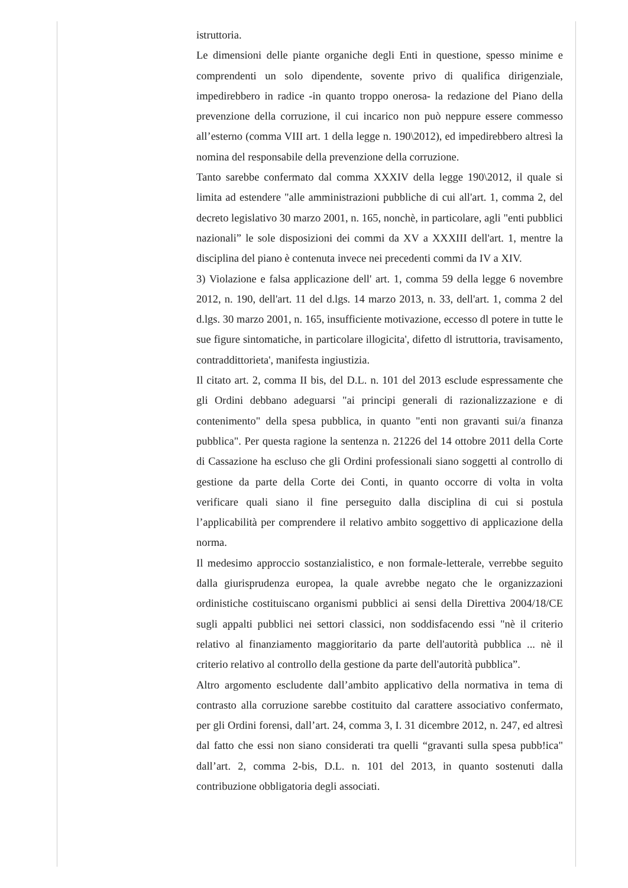istruttoria.
Le dimensioni delle piante organiche degli Enti in questione, spesso minime e comprendenti un solo dipendente, sovente privo di qualifica dirigenziale, impedirebbero in radice -in quanto troppo onerosa- la redazione del Piano della prevenzione della corruzione, il cui incarico non può neppure essere commesso all’esterno (comma VIII art. 1 della legge n. 190\2012), ed impedirebbero altresì la nomina del responsabile della prevenzione della corruzione.
Tanto sarebbe confermato dal comma XXXIV della legge 190\2012, il quale si limita ad estendere "alle amministrazioni pubbliche di cui all'art. 1, comma 2, del decreto legislativo 30 marzo 2001, n. 165, nonchè, in particolare, agli "enti pubblici nazionali” le sole disposizioni dei commi da XV a XXXIII dell'art. 1, mentre la disciplina del piano è contenuta invece nei precedenti commi da IV a XIV.
3) Violazione e falsa applicazione dell' art. 1, comma 59 della legge 6 novembre 2012, n. 190, dell'art. 11 del d.lgs. 14 marzo 2013, n. 33, dell'art. 1, comma 2 del d.lgs. 30 marzo 2001, n. 165, insufficiente motivazione, eccesso dl potere in tutte le sue figure sintomatiche, in particolare illogicita', difetto dl istruttoria, travisamento, contraddittorieta', manifesta ingiustizia.
Il citato art. 2, comma II bis, del D.L. n. 101 del 2013 esclude espressamente che gli Ordini debbano adeguarsi "ai principi generali di razionalizzazione e di contenimento" della spesa pubblica, in quanto "enti non gravanti sui/a finanza pubblica". Per questa ragione la sentenza n. 21226 del 14 ottobre 2011 della Corte di Cassazione ha escluso che gli Ordini professionali siano soggetti al controllo di gestione da parte della Corte dei Conti, in quanto occorre di volta in volta verificare quali siano il fine perseguito dalla disciplina di cui si postula l’applicabilità per comprendere il relativo ambito soggettivo di applicazione della norma.
Il medesimo approccio sostanzialistico, e non formale-letterale, verrebbe seguito dalla giurisprudenza europea, la quale avrebbe negato che le organizzazioni ordinistiche costituiscano organismi pubblici ai sensi della Direttiva 2004/18/CE sugli appalti pubblici nei settori classici, non soddisfacendo essi "nè il criterio relativo al finanziamento maggioritario da parte dell'autorità pubblica ... nè il criterio relativo al controllo della gestione da parte dell'autorità pubblica”.
Altro argomento escludente dall’ambito applicativo della normativa in tema di contrasto alla corruzione sarebbe costituito dal carattere associativo confermato, per gli Ordini forensi, dall’art. 24, comma 3, I. 31 dicembre 2012, n. 247, ed altresì dal fatto che essi non siano considerati tra quelli “gravanti sulla spesa pubb!ica" dall’art. 2, comma 2-bis, D.L. n. 101 del 2013, in quanto sostenuti dalla contribuzione obbligatoria degli associati.